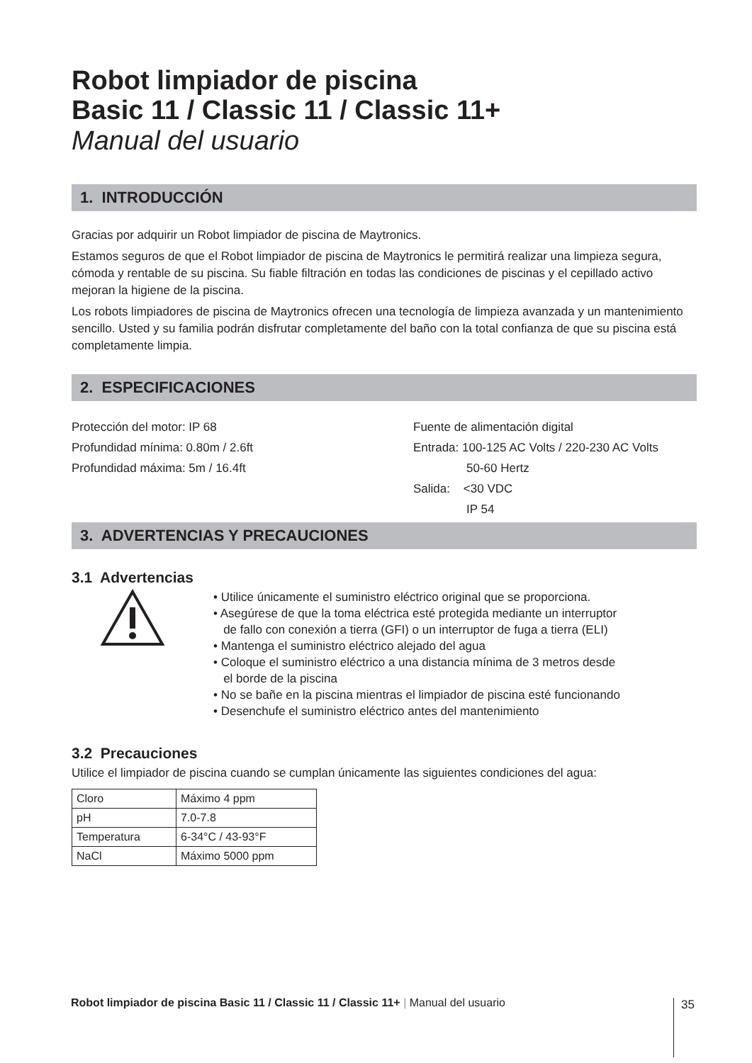Robot limpiador de piscina
Basic 11 / Classic 11 / Classic 11+
Manual del usuario
1. INTRODUCCIÓN
Gracias por adquirir un Robot limpiador de piscina de Maytronics.
Estamos seguros de que el Robot limpiador de piscina de Maytronics le permitirá realizar una limpieza segura, cómoda y rentable de su piscina. Su fiable filtración en todas las condiciones de piscinas y el cepillado activo mejoran la higiene de la piscina.
Los robots limpiadores de piscina de Maytronics ofrecen una tecnología de limpieza avanzada y un mantenimiento sencillo. Usted y su familia podrán disfrutar completamente del baño con la total confianza de que su piscina está completamente limpia.
2. ESPECIFICACIONES
Protección del motor: IP 68
Profundidad mínima: 0.80m / 2.6ft
Profundidad máxima: 5m / 16.4ft
Fuente de alimentación digital
Entrada: 100-125 AC Volts / 220-230 AC Volts
50-60 Hertz
Salida: <30 VDC
IP 54
3. ADVERTENCIAS Y PRECAUCIONES
3.1 Advertencias
• Utilice únicamente el suministro eléctrico original que se proporciona.
• Asegúrese de que la toma eléctrica esté protegida mediante un interruptor
de fallo con conexión a tierra (GFI) o un interruptor de fuga a tierra (ELI)
• Mantenga el suministro eléctrico alejado del agua
• Coloque el suministro eléctrico a una distancia mínima de 3 metros desde
el borde de la piscina
• No se bañe en la piscina mientras el limpiador de piscina esté funcionando
• Desenchufe el suministro eléctrico antes del mantenimiento
3.2 Precauciones
Utilice el limpiador de piscina cuando se cumplan únicamente las siguientes condiciones del agua:
| Cloro | Máximo 4 ppm |
| pH | 7.0-7.8 |
| Temperatura | 6-34°C / 43-93°F |
| NaCl | Máximo 5000 ppm |
Robot limpiador de piscina Basic 11 / Classic 11 / Classic 11+ | Manual del usuario
35